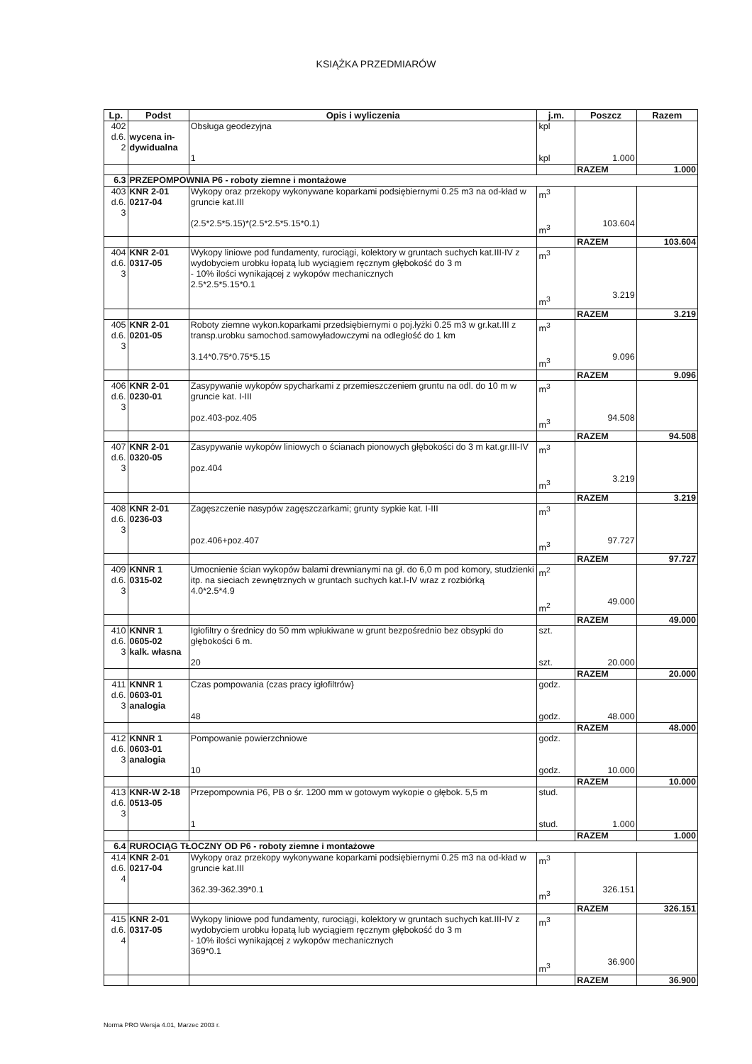KSIĄŻKA PRZEDMIARÓW
| Lp. | Podst | Opis i wyliczenia | j.m. | Poszcz | Razem |
| --- | --- | --- | --- | --- | --- |
| 402 d.6. 2 | wycena in- dywidualna | Obsługa geodezyjna 1 | kpl kpl | 1.000 | |
| | | | | RAZEM | 1.000 |
| 6.3 | PRZEPOMPOWNIA P6 - roboty ziemne i montażowe | | | | |
| 403 d.6. 3 | KNR 2-01 0217-04 | Wykopy oraz przekopy wykonywane koparkami podsiębiernymi 0.25 m3 na od-kład w gruncie kat.III (2.5*2.5*5.15)*(2.5*2.5*5.15*0.1) | m<sup>3</sup> m<sup>3</sup> | 103.604 | |
| | | | | RAZEM | 103.604 |
| 404 d.6. 3 | KNR 2-01 0317-05 | Wykopy liniowe pod fundamenty, rurociągi, kolektory w gruntach suchych kat.III-IV z wydobyciem urobku łopatą lub wyciągiem ręcznym głębokość do 3 m - 10% ilości wynikającej z wykopów mechanicznych 2.5*2.5*5.15*0.1 | m<sup>3</sup> m<sup>3</sup> | 3.219 | |
| | | | | RAZEM | 3.219 |
| 405 d.6. 3 | KNR 2-01 0201-05 | Roboty ziemne wykon.koparkami przedsiębiernymi o poj.łyżki 0.25 m3 w gr.kat.III z transp.urobku samochod.samowyładowczymi na odległość do 1 km 3.14*0.75*0.75*5.15 | m<sup>3</sup> m<sup>3</sup> | 9.096 | |
| | | | | RAZEM | 9.096 |
| 406 d.6. 3 | KNR 2-01 0230-01 | Zasypywanie wykopów spycharkami z przemieszczeniem gruntu na odl. do 10 m w gruncie kat. I-III poz.403-poz.405 | m<sup>3</sup> m<sup>3</sup> | 94.508 | |
| | | | | RAZEM | 94.508 |
| 407 d.6. 3 | KNR 2-01 0320-05 | Zasypywanie wykopów liniowych o ścianach pionowych głębokości do 3 m kat.gr.III-IV poz.404 | m<sup>3</sup> m<sup>3</sup> | 3.219 | |
| | | | | RAZEM | 3.219 |
| 408 d.6. 3 | KNR 2-01 0236-03 | Zagęszczenie nasypów zagęszczarkami; grunty sypkie kat. I-III poz.406+poz.407 | m<sup>3</sup> m<sup>3</sup> | 97.727 | |
| | | | | RAZEM | 97.727 |
| 409 d.6. 3 | KNNR 1 0315-02 | Umocnienie ścian wykopów balami drewnianymi na gł. do 6,0 m pod komory, studzienki itp. na sieciach zewnętrznych w gruntach suchych kat.I-IV wraz z rozbiórką 4.0*2.5*4.9 | m<sup>2</sup> m<sup>2</sup> | 49.000 | |
| | | | | RAZEM | 49.000 |
| 410 d.6. 3 | KNNR 1 0605-02 kalk. własna | Igłofiltry o średnicy do 50 mm wpłukiwane w grunt bezpośrednio bez obsypki do głębokości 6 m. 20 | szt. szt. | 20.000 | |
| | | | | RAZEM | 20.000 |
| 411 d.6. 3 | KNNR 1 0603-01 analogia | Czas pompowania (czas pracy igłofiltrów} 48 | godz. godz. | 48.000 | |
| | | | | RAZEM | 48.000 |
| 412 d.6. 3 | KNNR 1 0603-01 analogia | Pompowanie powierzchniowe 10 | godz. godz. | 10.000 | |
| | | | | RAZEM | 10.000 |
| 413 d.6. 3 | KNR-W 2-18 0513-05 | Przepompownia P6, PB o śr. 1200 mm w gotowym wykopie o głębok. 5,5 m 1 | stud. stud. | 1.000 | |
| | | | | RAZEM | 1.000 |
| 6.4 | RUROCIĄG TŁOCZNY OD P6 - roboty ziemne i montażowe | | | | |
| 414 d.6. 4 | KNR 2-01 0217-04 | Wykopy oraz przekopy wykonywane koparkami podsiębiernymi 0.25 m3 na od-kład w gruncie kat.III 362.39-362.39*0.1 | m<sup>3</sup> m<sup>3</sup> | 326.151 | |
| | | | | RAZEM | 326.151 |
| 415 d.6. 4 | KNR 2-01 0317-05 | Wykopy liniowe pod fundamenty, rurociągi, kolektory w gruntach suchych kat.III-IV z wydobyciem urobku łopatą lub wyciągiem ręcznym głębokość do 3 m - 10% ilości wynikającej z wykopów mechanicznych 369*0.1 | m<sup>3</sup> m<sup>3</sup> | 36.900 | |
| | | | | RAZEM | 36.900 |
Norma PRO Wersja 4.01, Marzec 2003 r.